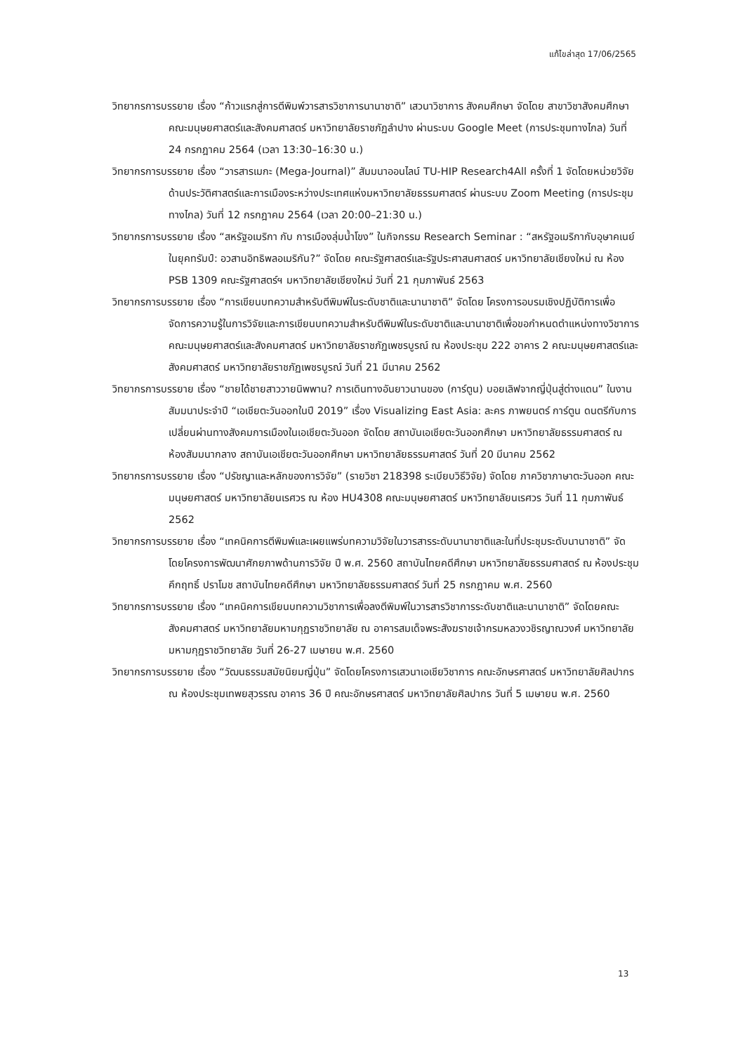แก้ไขล่าสุด 17/06/2565
วิทยากรการบรรยาย เรื่อง “ก้าวแรกสู่การตีพิมพ์วารสารวิชาการนานาชาติ” เสวนาวิชาการ สังคมศึกษา จัดโดย สาขาวิชาสังคมศึกษา คณะมนุษยศาสตร์และสังคมศาสตร์ มหาวิทยาลัยราชภัฏลำปาง ผ่านระบบ Google Meet (การประชุมทางไกล) วันที่ 24 กรกฎาคม 2564 (เวลา 13:30–16:30 น.)
วิทยากรการบรรยาย เรื่อง “วารสารเมกะ (Mega-Journal)” สัมมนาออนไลน์ TU-HIP Research4All ครั้งที่ 1 จัดโดยหน่วยวิจัยด้านประวัติศาสตร์และการเมืองระหว่างประเทศแห่งมหาวิทยาลัยธรรมศาสตร์ ผ่านระบบ Zoom Meeting (การประชุมทางไกล) วันที่ 12 กรกฎาคม 2564 (เวลา 20:00–21:30 น.)
วิทยากรการบรรยาย เรื่อง “สหรัฐอเมริกา กับ การเมืองลุ่มน้ำโขง” ในกิจกรรม Research Seminar : “สหรัฐอเมริกากับอุษาคเนย์ในยุคทรัมป์: อวสานอิทธิพลอเมริกัน?” จัดโดย คณะรัฐศาสตร์และรัฐประศาสนศาสตร์ มหาวิทยาลัยเชียงใหม่ ณ ห้อง PSB 1309 คณะรัฐศาสตร์ฯ มหาวิทยาลัยเชียงใหม่ วันที่ 21 กุมภาพันธ์ 2563
วิทยากรการบรรยาย เรื่อง “การเขียนบทความสำหรับตีพิมพ์ในระดับชาติและนานาชาติ” จัดโดย โครงการอบรมเชิงปฏิบัติการเพื่อจัดการความรู้ในการวิจัยและการเขียนบทความสำหรับตีพิมพ์ในระดับชาติและนานาชาติเพื่อขอกำหนดตำแหน่งทางวิชาการ คณะมนุษยศาสตร์และสังคมศาสตร์ มหาวิทยาลัยราชภัฏเพชรบูรณ์ ณ ห้องประชุม 222 อาคาร 2 คณะมนุษยศาสตร์และสังคมศาสตร์ มหาวิทยาลัยราชภัฏเพชรบูรณ์ วันที่ 21 มีนาคม 2562
วิทยากรการบรรยาย เรื่อง “ชายได้ชายสาววายนิพพาน? การเดินทางอันยาวนานของ (การ์ตูน) บอยเลิฟจากญี่ปุ่นสู่ต่างแดน” ในงานสัมมนาประจำปี “เอเชียตะวันออกในปี 2019” เรื่อง Visualizing East Asia: ละคร ภาพยนตร์ การ์ตูน ดนตรีกับการเปลี่ยนผ่านทางสังคมการเมืองในเอเชียตะวันออก จัดโดย สถาบันเอเชียตะวันออกศึกษา มหาวิทยาลัยธรรมศาสตร์ ณ ห้องสัมมนากลาง สถาบันเอเชียตะวันออกศึกษา มหาวิทยาลัยธรรมศาสตร์ วันที่ 20 มีนาคม 2562
วิทยากรการบรรยาย เรื่อง “ปรัชญาและหลักของการวิจัย” (รายวิชา 218398 ระเบียบวิธีวิจัย) จัดโดย ภาควิชาภาษาตะวันออก คณะมนุษยศาสตร์ มหาวิทยาลัยนเรศวร ณ ห้อง HU4308 คณะมนุษยศาสตร์ มหาวิทยาลัยนเรศวร วันที่ 11 กุมภาพันธ์ 2562
วิทยากรการบรรยาย เรื่อง “เทคนิคการตีพิมพ์และเผยแพร่บทความวิจัยในวารสารระดับนานาชาติและในที่ประชุมระดับนานาชาติ” จัดโดยโครงการพัฒนาศักยภาพด้านการวิจัย ปี พ.ศ. 2560 สถาบันไทยคดีศึกษา มหาวิทยาลัยธรรมศาสตร์ ณ ห้องประชุมคึกฤทธิ์ ปราโมช สถาบันไทยคดีศึกษา มหาวิทยาลัยธรรมศาสตร์ วันที่ 25 กรกฎาคม พ.ศ. 2560
วิทยากรการบรรยาย เรื่อง “เทคนิคการเขียนบทความวิชาการเพื่อลงตีพิมพ์ในวารสารวิชาการระดับชาติและนานาชาติ” จัดโดยคณะสังคมศาสตร์ มหาวิทยาลัยมหามกุฏราชวิทยาลัย ณ อาคารสมเด็จพระสังฆราชเจ้ากรมหลวงวชิรญาณวงศ์ มหาวิทยาลัยมหามกุฏราชวิทยาลัย วันที่ 26-27 เมษายน พ.ศ. 2560
วิทยากรการบรรยาย เรื่อง “วัฒนธรรมสมัยนิยมญี่ปุ่น” จัดโดยโครงการเสวนาเอเชียวิชาการ คณะอักษรศาสตร์ มหาวิทยาลัยศิลปากร ณ ห้องประชุมเทพยสุวรรณ อาคาร 36 ปี คณะอักษรศาสตร์ มหาวิทยาลัยศิลปากร วันที่ 5 เมษายน พ.ศ. 2560
13